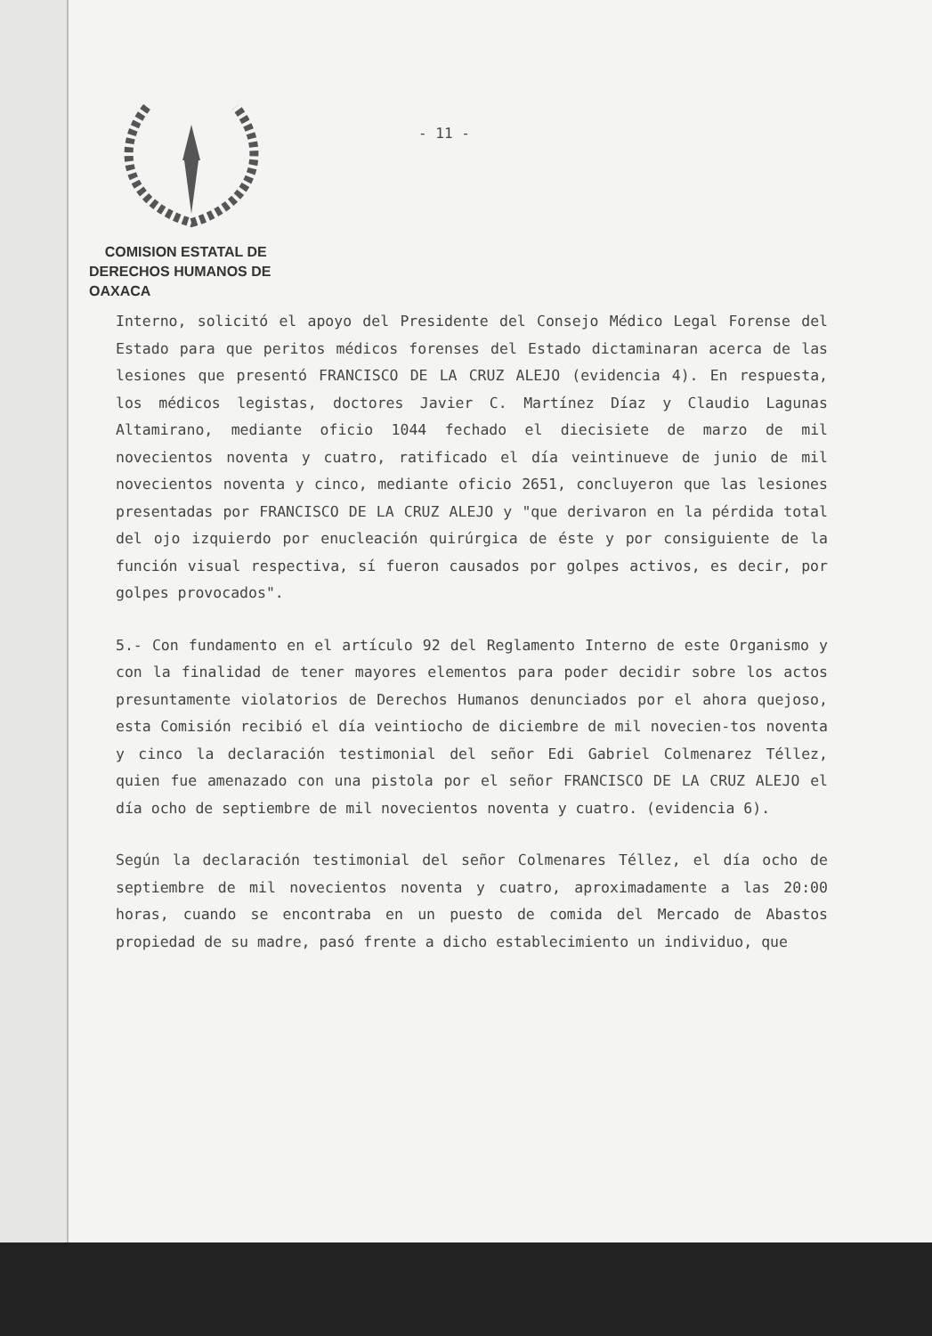COMISION ESTATAL DE
DERECHOS HUMANOS DE OAXACA
- 11 -
Interno, solicitó el apoyo del Presidente del Consejo Médico Legal Forense del Estado para que peritos médicos forenses del Estado dictaminaran acerca de las lesiones que presentó FRANCISCO DE LA CRUZ ALEJO (evidencia 4). En respuesta, los médicos legistas, doctores Javier C. Martínez Díaz y Claudio Lagunas Altamirano, mediante oficio 1044 fechado el diecisiete de marzo de mil novecientos noventa y cuatro, ratificado el día veintinueve de junio de mil novecientos noventa y cinco, mediante oficio 2651, concluyeron que las lesiones presentadas por FRANCISCO DE LA CRUZ ALEJO y "que derivaron en la pérdida total del ojo izquierdo por enucleación quirúrgica de éste y por consiguiente de la función visual respectiva, sí fueron causados por golpes activos, es decir, por golpes provocados".
5.- Con fundamento en el artículo 92 del Reglamento Interno de este Organismo y con la finalidad de tener mayores elementos para poder decidir sobre los actos presuntamente violatorios de Derechos Humanos denunciados por el ahora quejoso, esta Comisión recibió el día veintiocho de diciembre de mil novecien-tos noventa y cinco la declaración testimonial del señor Edi Gabriel Colmenarez Téllez, quien fue amenazado con una pistola por el señor FRANCISCO DE LA CRUZ ALEJO el día ocho de septiembre de mil novecientos noventa y cuatro. (evidencia 6).
Según la declaración testimonial del señor Colmenares Téllez, el día ocho de septiembre de mil novecientos noventa y cuatro, aproximadamente a las 20:00 horas, cuando se encontraba en un puesto de comida del Mercado de Abastos propiedad de su madre, pasó frente a dicho establecimiento un individuo, que